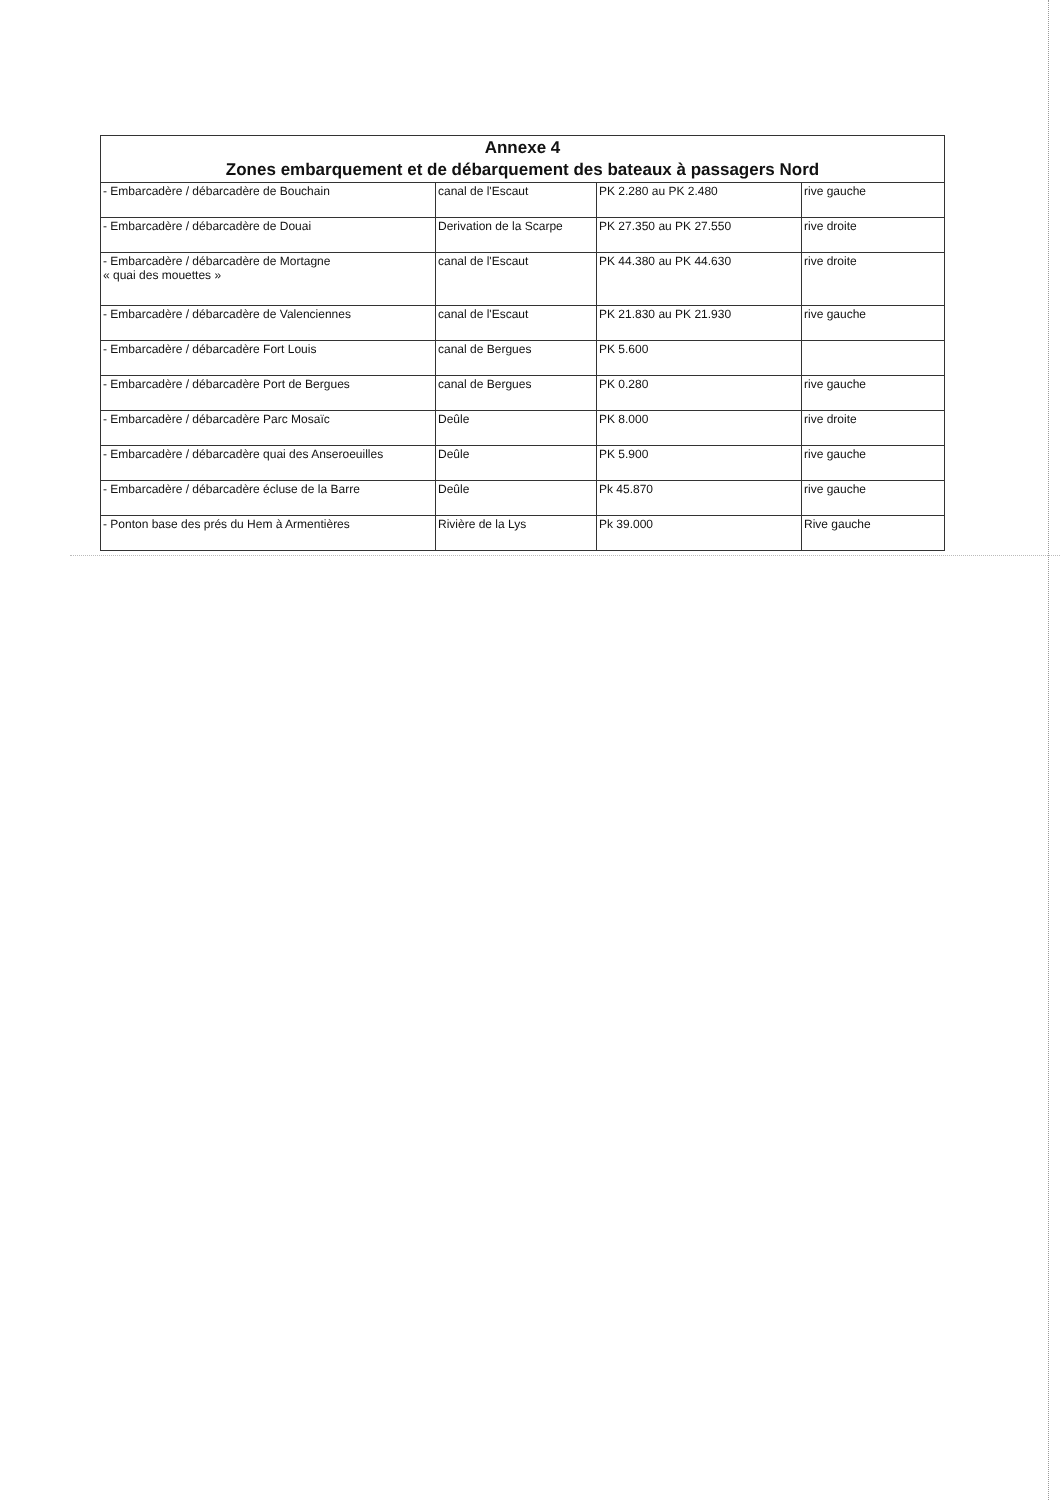| Annexe 4 Zones embarquement et de débarquement des bateaux à passagers Nord | | | |
| --- | --- | --- | --- |
| - Embarcadère / débarcadère de Bouchain | canal de l'Escaut | PK 2.280 au PK 2.480 | rive gauche |
| - Embarcadère / débarcadère de Douai | Derivation de la Scarpe | PK 27.350 au PK 27.550 | rive droite |
| - Embarcadère / débarcadère de Mortagne « quai des mouettes » | canal de l'Escaut | PK 44.380 au PK 44.630 | rive droite |
| - Embarcadère / débarcadère de Valenciennes | canal de l'Escaut | PK 21.830 au PK 21.930 | rive gauche |
| - Embarcadère / débarcadère Fort Louis | canal de Bergues | PK 5.600 | |
| - Embarcadère / débarcadère Port de Bergues | canal de Bergues | PK 0.280 | rive gauche |
| - Embarcadère / débarcadère Parc Mosaïc | Deûle | PK 8.000 | rive droite |
| - Embarcadère / débarcadère quai des Anseroeuilles | Deûle | PK 5.900 | rive gauche |
| - Embarcadère / débarcadère écluse de la Barre | Deûle | Pk 45.870 | rive gauche |
| - Ponton base des prés du Hem à Armentières | Rivière de la Lys | Pk 39.000 | Rive gauche |